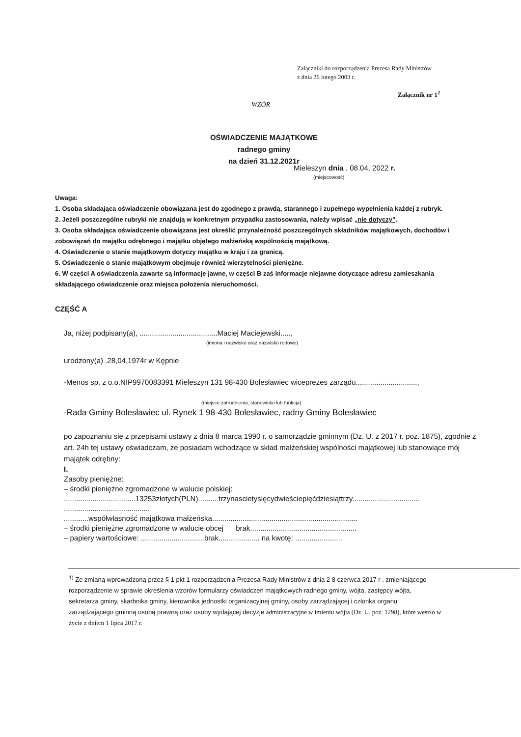Załączniki do rozporządzenia Prezesa Rady Ministrów
z dnia 26 lutego 2003 r.
Załącznik nr 1<sup>2</sup>
WZÓR
OŚWIADCZENIE MAJĄTKOWE
radnego gminy
na dzień 31.12.2021r
Mieleszyn dnia . 08.04, 2022 r.
(miejscowość)
Uwaga:
1. Osoba składająca oświadczenie obowiązana jest do zgodnego z prawdą, starannego i zupełnego wypełnienia każdej z rubryk.
2. Jeżeli poszczególne rubryki nie znajdują w konkretnym przypadku zastosowania, należy wpisać „nie dotyczy".
3. Osoba składająca oświadczenie obowiązana jest określić przynależność poszczególnych składników majątkowych, dochodów i zobowiązań do majątku odrębnego i majątku objętego małżeńską wspólnością majątkową.
4. Oświadczenie o stanie majątkowym dotyczy majątku w kraju i za granicą.
5. Oświadczenie o stanie majątkowym obejmuje również wierzytelności pieniężne.
6. W części A oświadczenia zawarte są informacje jawne, w części B zaś informacje niejawne dotyczące adresu zamieszkania składającego oświadczenie oraz miejsca położenia nieruchomości.
CZĘŚĆ A
Ja, niżej podpisany(a), ......................................Maciej Maciejewski.....,
(imiona i nazwisko oraz nazwisko rodowe)
urodzony(a) .28,04,1974r w Kępnie
-Menos sp. z o.o.NIP9970083391 Mieleszyn 131 98-430 Bolesławiec wiceprezes zarządu..............................,
(miejsce zatrudnienia, stanowisko lub funkcja)
-Rada Gminy Bolesławiec ul. Rynek 1 98-430 Bolesławiec, radny Gminy Bolesławiec
po zapoznaniu się z przepisami ustawy z dnia 8 marca 1990 r. o samorządzie gminnym (Dz. U. z 2017 r. poz. 1875), zgodnie z art. 24h tej ustawy oświadczam, że posiadam wchodzące w skład małżeńskiej wspólności majątkowej lub stanowiące mój majątek odrębny:
I.
Zasoby pieniężne:
– środki pieniężne zgromadzone w walucie polskiej:
...................................13253złotych(PLN)..........trzynascietysięcydwieściepięćdziesiąttrzy.................................
..........................................
............współwłasność majątkowa małżeńska.......................................................................
– środki pieniężne zgromadzone w walucie obcej brak....................................................
– papiery wartościowe: ...............................brak.................... na kwotę: .......................
<sup>1)</sup> Ze zmianą wprowadzoną przez § 1 pkt 1 rozporządzenia Prezesa Rady Ministrów z dnia 2 8 czerwca 2017 r . zmieniającego rozporządzenie w sprawie określenia wzorów formularzy oświadczeń majątkowych radnego gminy, wójta, zastępcy wójta, sekretarza gminy, skarbnika gminy, kierownika jednostki organizacyjnej gminy, osoby zarządzającej i członka organu zarządzającego gminną osobą prawną oraz osoby wydającej decyzje administracyjne w imieniu wójta (Dz. U. poz. 1298), które weszło w życie z dniem 1 lipca 2017 r.